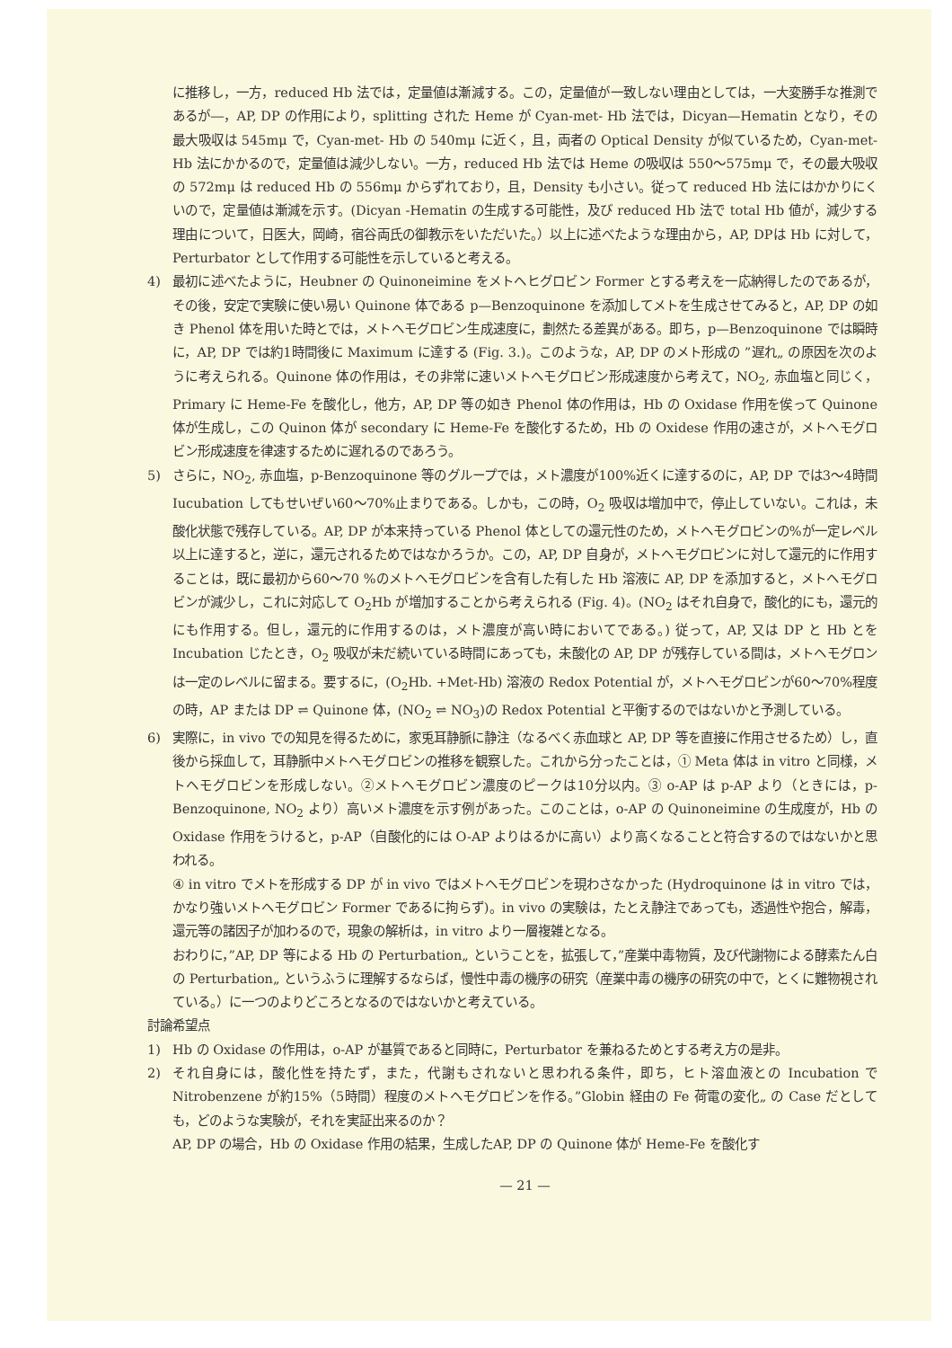に推移し，一方，reduced Hb 法では，定量値は漸減する。この，定量値が一致しない理由としては，一大変勝手な推測であるが―，AP, DP の作用により，splitting された Heme が Cyan-met- Hb 法では，Dicyan—Hematin となり，その最大吸収は 545mμ で，Cyan-met- Hb の 540mμ に近く，且，両者の Optical Density が似ているため，Cyan-met- Hb 法にかかるので，定量値は減少しない。一方，reduced Hb 法では Heme の吸収は 550～575mμ で，その最大吸収の 572mμ は reduced Hb の 556mμ からずれており，且，Density も小さい。従って reduced Hb 法にはかかりにくいので，定量値は漸減を示す。(Dicyan -Hematin の生成する可能性，及び reduced Hb 法で total Hb 値が，減少する理由について，日医大，岡崎，宿谷両氏の御教示をいただいた。）以上に述べたような理由から，AP, DPは Hb に対して，Perturbator として作用する可能性を示していると考える。
4) 最初に述べたように，Heubner の Quinoneimine をメトヘヒグロビン Former とする考えを一応納得したのであるが，その後，安定で実験に使い易い Quinone 体である p—Benzoquinone を添加してメトを生成させてみると，AP, DP の如き Phenol 体を用いた時とでは，メトヘモグロビン生成速度に，劃然たる差異がある。即ち，p—Benzoquinone では瞬時に，AP, DP では約1時間後に Maximum に達する (Fig. 3.)。このような，AP, DP のメト形成の ”遅れ„ の原因を次のように考えられる。Quinone 体の作用は，その非常に速いメトヘモグロビン形成速度から考えて，NO<sub>2</sub>, 赤血塩と同じく，Primary に Heme-Fe を酸化し，他方，AP, DP 等の如き Phenol 体の作用は，Hb の Oxidase 作用を俟って Quinone 体が生成し，この Quinon 体が secondary に Heme-Fe を酸化するため，Hb の Oxidese 作用の速さが，メトヘモグロビン形成速度を律速するために遅れるのであろう。
5) さらに，NO<sub>2</sub>, 赤血塩，p-Benzoquinone 等のグループでは，メト濃度が100%近くに達するのに，AP, DP では3～4時間 Iucubation してもせいぜい60～70%止まりである。しかも，この時，O<sub>2</sub> 吸収は増加中で，停止していない。これは，未酸化状態で残存している。AP, DP が本来持っている Phenol 体としての還元性のため，メトヘモグロビンの%が一定レベル以上に達すると，逆に，還元されるためではなかろうか。この，AP, DP 自身が，メトヘモグロビンに対して還元的に作用することは，既に最初から60～70 %のメトヘモグロビンを含有した有した Hb 溶液に AP, DP を添加すると，メトヘモグロビンが減少し，これに対応して O<sub>2</sub>Hb が増加することから考えられる (Fig. 4)。(NO<sub>2</sub> はそれ自身で，酸化的にも，還元的にも作用する。但し，還元的に作用するのは，メト濃度が高い時においてである。) 従って，AP, 又は DP と Hb とを Incubation じたとき，O<sub>2</sub> 吸収が未だ続いている時間にあっても，未酸化の AP, DP が残存している間は，メトヘモグロンは一定のレベルに留まる。要するに，(O<sub>2</sub>Hb. +Met-Hb) 溶液の Redox Potential が，メトヘモグロビンが60～70%程度の時，AP または DP ⇌ Quinone 体，(NO<sub>2</sub> ⇌ NO<sub>3</sub>)の Redox Potential と平衡するのではないかと予測している。
6) 実際に，in vivo での知見を得るために，家兎耳静脈に静注（なるべく赤血球と AP, DP 等を直接に作用させるため）し，直後から採血して，耳静脈中メトヘモグロビンの推移を観察した。これから分ったことは，① Meta 体は in vitro と同様，メトヘモグロビンを形成しない。②メトヘモグロビン濃度のピークは10分以内。③ o-AP は p-AP より（ときには，p-Benzoquinone, NO<sub>2</sub> より）高いメト濃度を示す例があった。このことは，o-AP の Quinoneimine の生成度が，Hb の Oxidase 作用をうけると，p-AP（自酸化的には O-AP よりはるかに高い）より高くなることと符合するのではないかと思われる。
④ in vitro でメトを形成する DP が in vivo ではメトヘモグロビンを現わさなかった (Hydroquinone は in vitro では，かなり強いメトヘモグロビン Former であるに拘らず)。in vivo の実験は，たとえ静注であっても，透過性や抱合，解毒，還元等の諸因子が加わるので，現象の解析は，in vitro より一層複雑となる。
おわりに，”AP, DP 等による Hb の Perturbation„ ということを，拡張して，”産業中毒物質，及び代謝物による酵素たん白の Perturbation„ というふうに理解するならば，慢性中毒の機序の研究（産業中毒の機序の研究の中で，とくに難物視されている。）に一つのよりどころとなるのではないかと考えている。
討論希望点
1) Hb の Oxidase の作用は，o-AP が基質であると同時に，Perturbator を兼ねるためとする考え方の是非。
2) それ自身には，酸化性を持たず，また，代謝もされないと思われる条件，即ち，ヒト溶血液との Incubation で Nitrobenzene が約15%（5時間）程度のメトヘモグロビンを作る。”Globin 経由の Fe 荷電の変化„ の Case だとしても，どのような実験が，それを実証出来るのか？
AP, DP の場合，Hb の Oxidase 作用の結果，生成したAP, DP の Quinone 体が Heme-Fe を酸化す
— 21 —